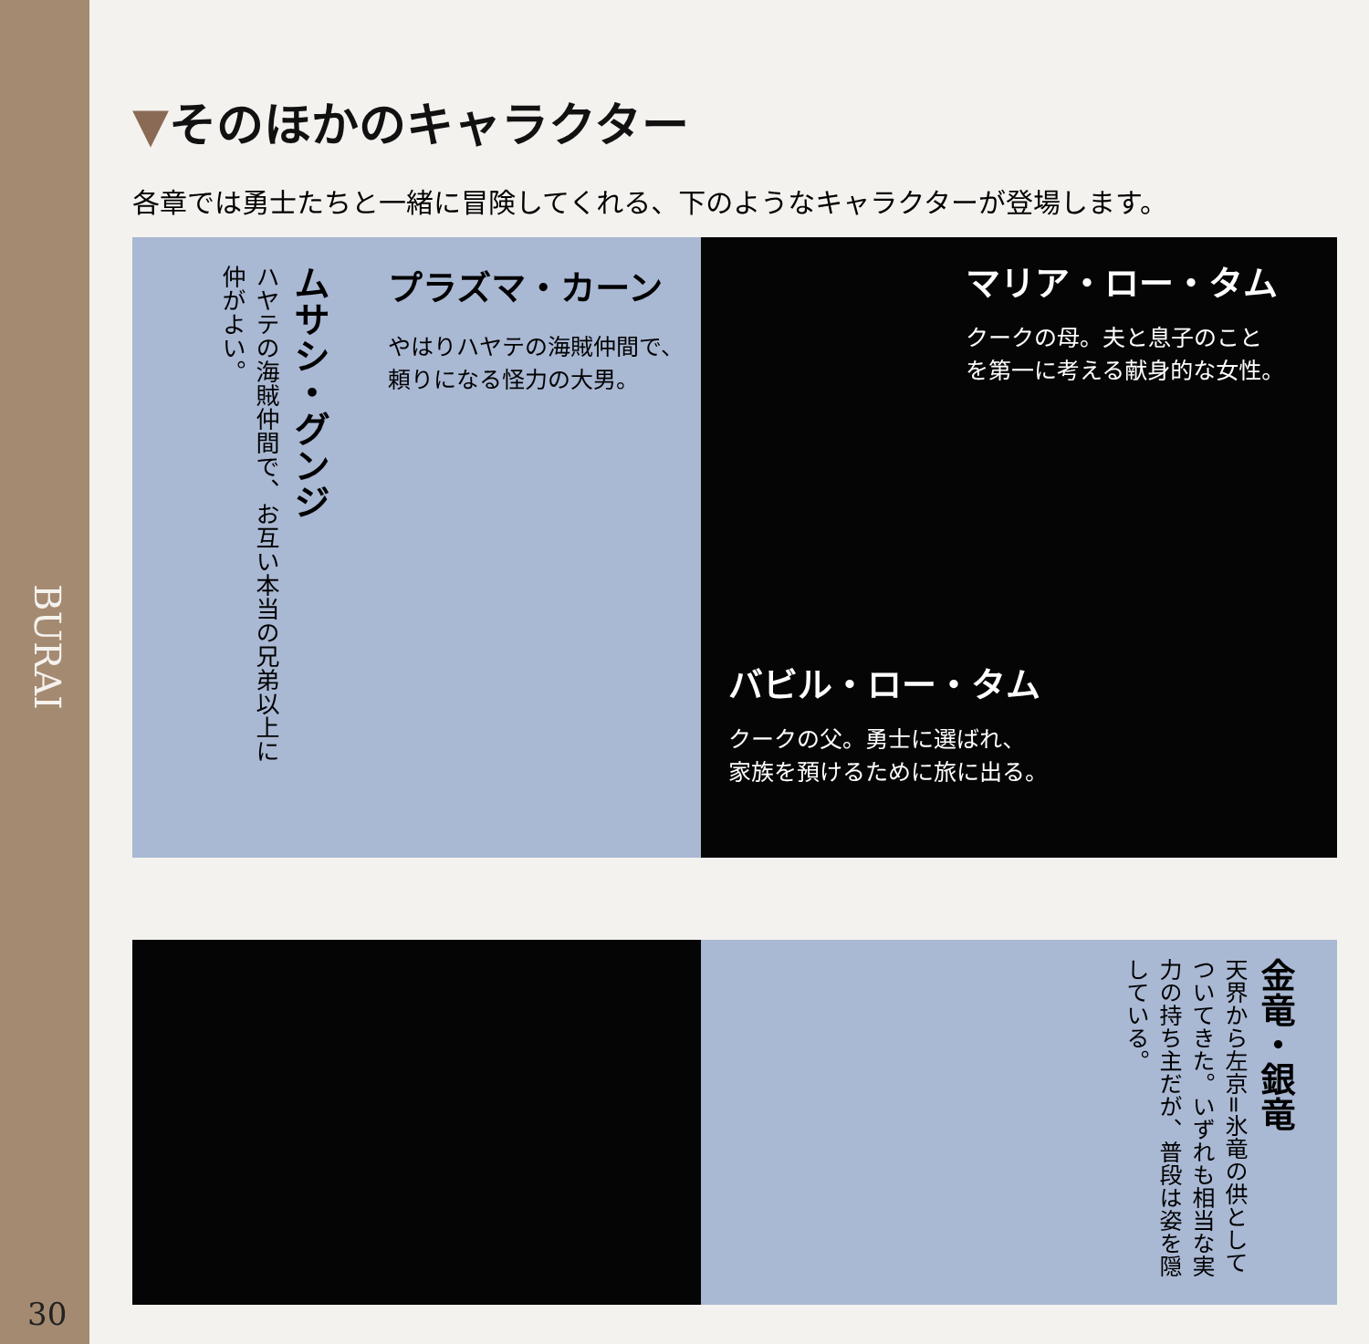BURAI
30
▼そのほかのキャラクター
各章では勇士たちと一緒に冒険してくれる、下のようなキャラクターが登場します。
ムサシ・グンジ
ハヤテの海賊仲間で、お互い本当の兄弟以上に仲がよい。
プラズマ・カーン
やはりハヤテの海賊仲間で、
頼りになる怪力の大男。
マリア・ロー・タム
クークの母。夫と息子のこと
を第一に考える献身的な女性。
バビル・ロー・タム
クークの父。勇士に選ばれ、
家族を預けるために旅に出る。
金竜・銀竜
天界から左京=氷竜の供としてついてきた。いずれも相当な実力の持ち主だが、普段は姿を隠している。